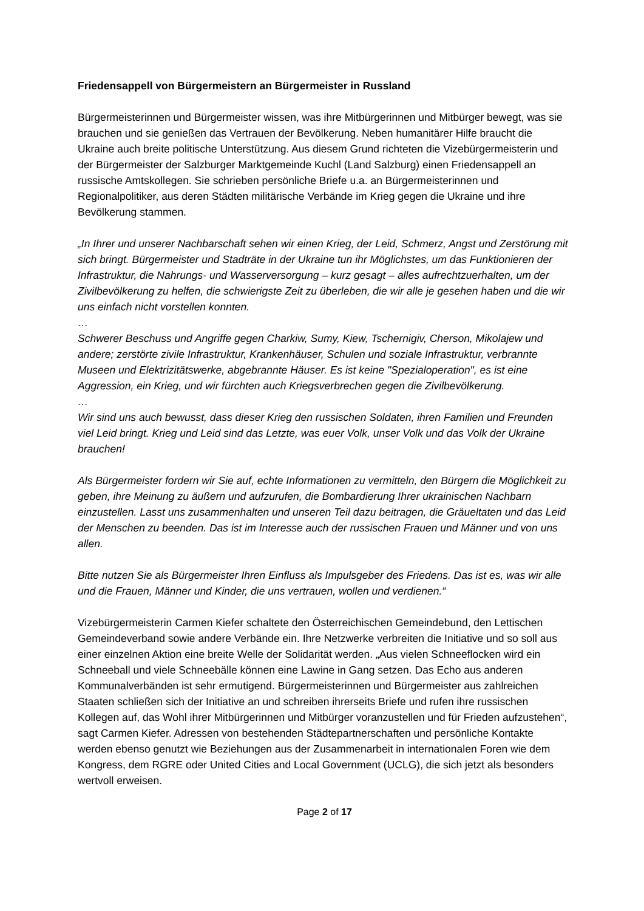Friedensappell von Bürgermeistern an Bürgermeister in Russland
Bürgermeisterinnen und Bürgermeister wissen, was ihre Mitbürgerinnen und Mitbürger bewegt, was sie brauchen und sie genießen das Vertrauen der Bevölkerung. Neben humanitärer Hilfe braucht die Ukraine auch breite politische Unterstützung. Aus diesem Grund richteten die Vizebürgermeisterin und der Bürgermeister der Salzburger Marktgemeinde Kuchl (Land Salzburg) einen Friedensappell an russische Amtskollegen. Sie schrieben persönliche Briefe u.a. an Bürgermeisterinnen und Regionalpolitiker, aus deren Städten militärische Verbände im Krieg gegen die Ukraine und ihre Bevölkerung stammen.
„In Ihrer und unserer Nachbarschaft sehen wir einen Krieg, der Leid, Schmerz, Angst und Zerstörung mit sich bringt. Bürgermeister und Stadträte in der Ukraine tun ihr Möglichstes, um das Funktionieren der Infrastruktur, die Nahrungs- und Wasserversorgung – kurz gesagt – alles aufrechtzuerhalten, um der Zivilbevölkerung zu helfen, die schwierigste Zeit zu überleben, die wir alle je gesehen haben und die wir uns einfach nicht vorstellen konnten.
…
Schwerer Beschuss und Angriffe gegen Charkiw, Sumy, Kiew, Tschernigiv, Cherson, Mikolajew und andere; zerstörte zivile Infrastruktur, Krankenhäuser, Schulen und soziale Infrastruktur, verbrannte Museen und Elektrizitätswerke, abgebrannte Häuser. Es ist keine "Spezialoperation", es ist eine Aggression, ein Krieg, und wir fürchten auch Kriegsverbrechen gegen die Zivilbevölkerung.
…
Wir sind uns auch bewusst, dass dieser Krieg den russischen Soldaten, ihren Familien und Freunden viel Leid bringt. Krieg und Leid sind das Letzte, was euer Volk, unser Volk und das Volk der Ukraine brauchen!
Als Bürgermeister fordern wir Sie auf, echte Informationen zu vermitteln, den Bürgern die Möglichkeit zu geben, ihre Meinung zu äußern und aufzurufen, die Bombardierung Ihrer ukrainischen Nachbarn einzustellen. Lasst uns zusammenhalten und unseren Teil dazu beitragen, die Gräueltaten und das Leid der Menschen zu beenden. Das ist im Interesse auch der russischen Frauen und Männer und von uns allen.
Bitte nutzen Sie als Bürgermeister Ihren Einfluss als Impulsgeber des Friedens. Das ist es, was wir alle und die Frauen, Männer und Kinder, die uns vertrauen, wollen und verdienen.“
Vizebürgermeisterin Carmen Kiefer schaltete den Österreichischen Gemeindebund, den Lettischen Gemeindeverband sowie andere Verbände ein. Ihre Netzwerke verbreiten die Initiative und so soll aus einer einzelnen Aktion eine breite Welle der Solidarität werden. „Aus vielen Schneeflocken wird ein Schneeball und viele Schneebälle können eine Lawine in Gang setzen. Das Echo aus anderen Kommunalverbänden ist sehr ermutigend. Bürgermeisterinnen und Bürgermeister aus zahlreichen Staaten schließen sich der Initiative an und schreiben ihrerseits Briefe und rufen ihre russischen Kollegen auf, das Wohl ihrer Mitbürgerinnen und Mitbürger voranzustellen und für Frieden aufzustehen“, sagt Carmen Kiefer. Adressen von bestehenden Städtepartnerschaften und persönliche Kontakte werden ebenso genutzt wie Beziehungen aus der Zusammenarbeit in internationalen Foren wie dem Kongress, dem RGRE oder United Cities and Local Government (UCLG), die sich jetzt als besonders wertvoll erweisen.
Page 2 of 17